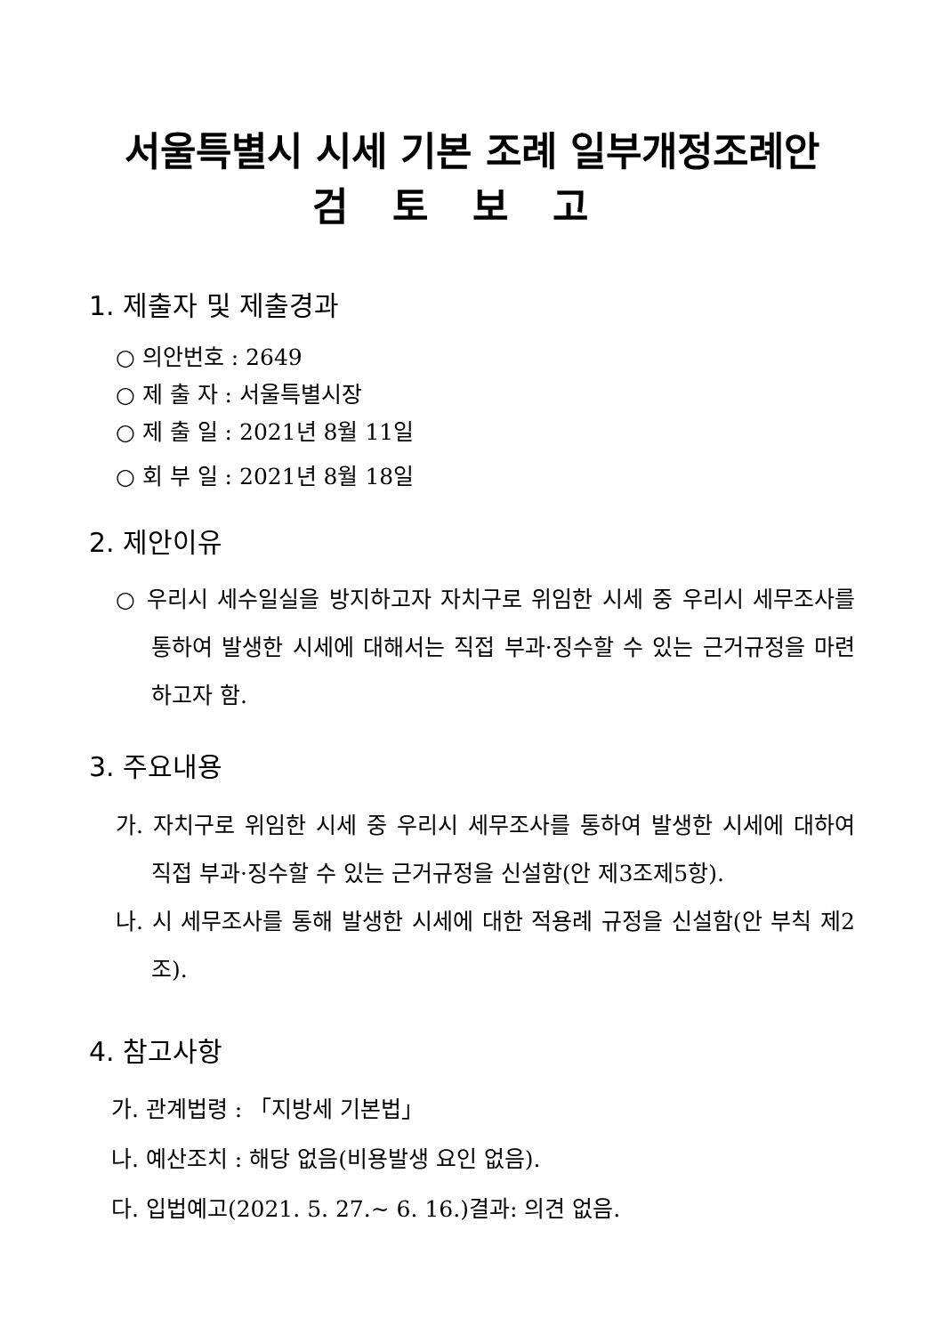서울특별시 시세 기본 조례 일부개정조례안
검토보고
1. 제출자 및 제출경과
○ 의안번호 : 2649
○ 제 출 자 : 서울특별시장
○ 제 출 일 : 2021년 8월 11일
○ 회 부 일 : 2021년 8월 18일
2. 제안이유
○ 우리시 세수일실을 방지하고자 자치구로 위임한 시세 중 우리시 세무조사를 통하여 발생한 시세에 대해서는 직접 부과·징수할 수 있는 근거규정을 마련하고자 함.
3. 주요내용
가. 자치구로 위임한 시세 중 우리시 세무조사를 통하여 발생한 시세에 대하여 직접 부과·징수할 수 있는 근거규정을 신설함(안 제3조제5항).
나. 시 세무조사를 통해 발생한 시세에 대한 적용례 규정을 신설함(안 부칙 제2조).
4. 참고사항
가. 관계법령 : 「지방세 기본법」
나. 예산조치 : 해당 없음(비용발생 요인 없음).
다. 입법예고(2021. 5. 27.~ 6. 16.)결과: 의견 없음.